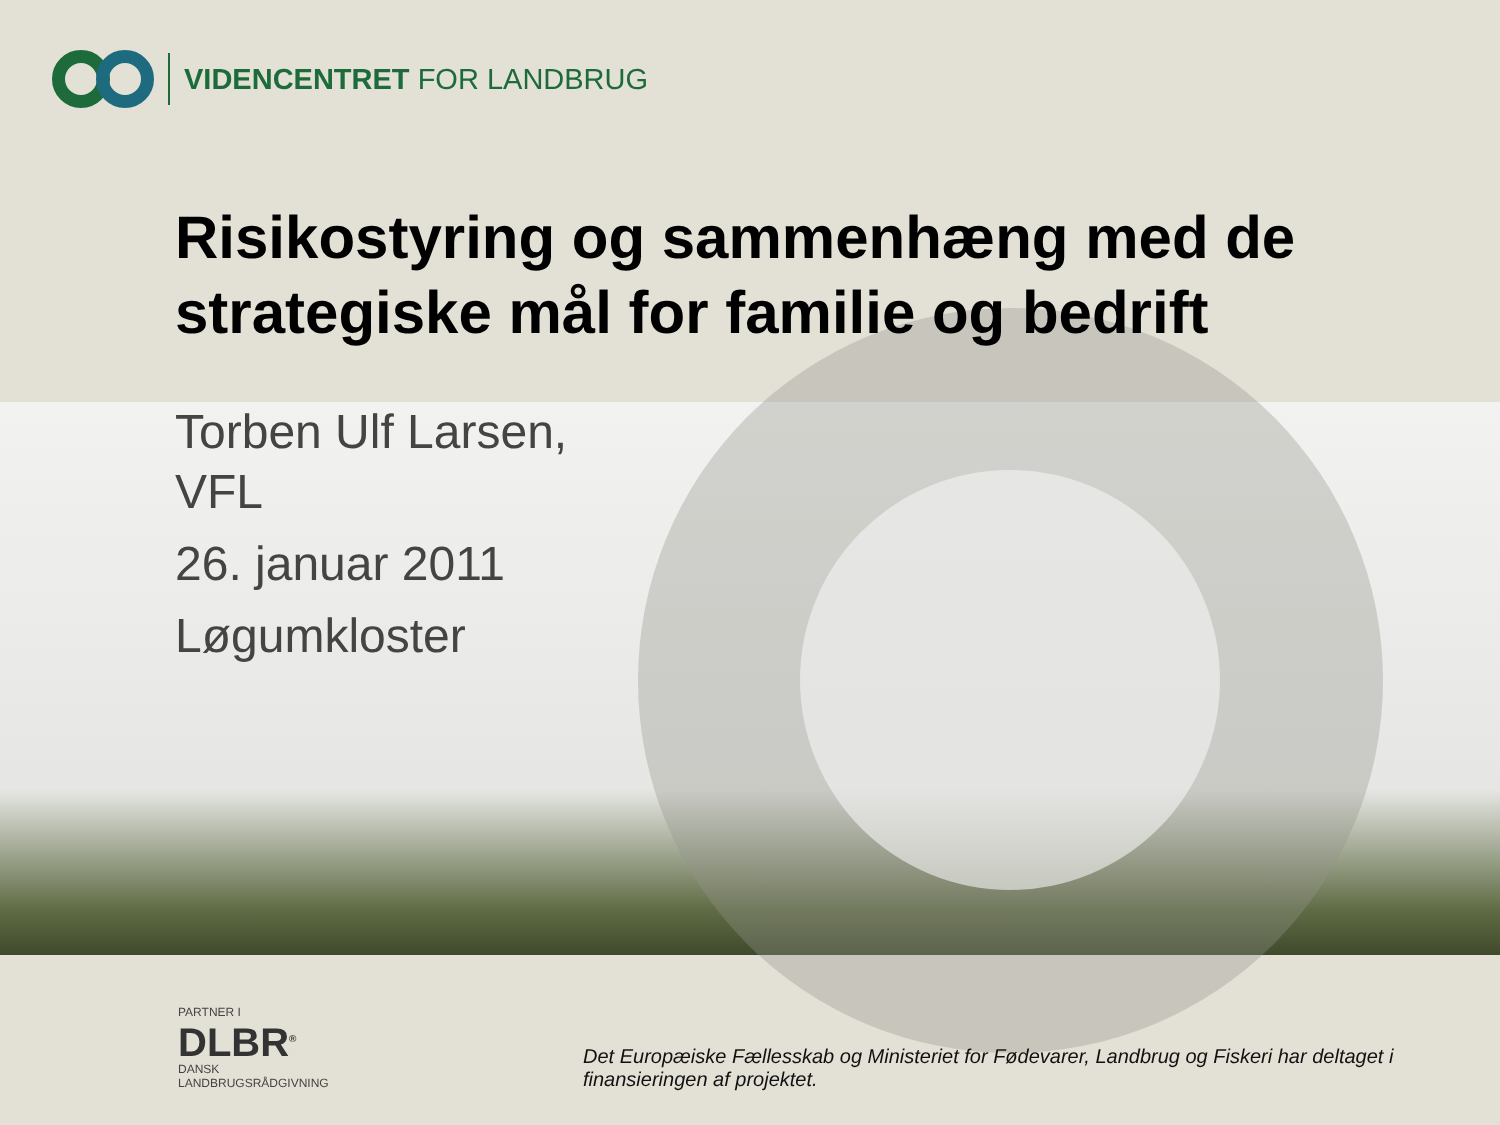VIDENCENTRET FOR LANDBRUG
Risikostyring og sammenhæng med de strategiske mål for familie og bedrift
Torben Ulf Larsen,
VFL
26. januar 2011
Løgumkloster
PARTNER I
DLBR<sup>®</sup>
DANSK
LANDBRUGSRÅDGIVNING
Det Europæiske Fællesskab og Ministeriet for Fødevarer, Landbrug og Fiskeri har deltaget i finansieringen af projektet.